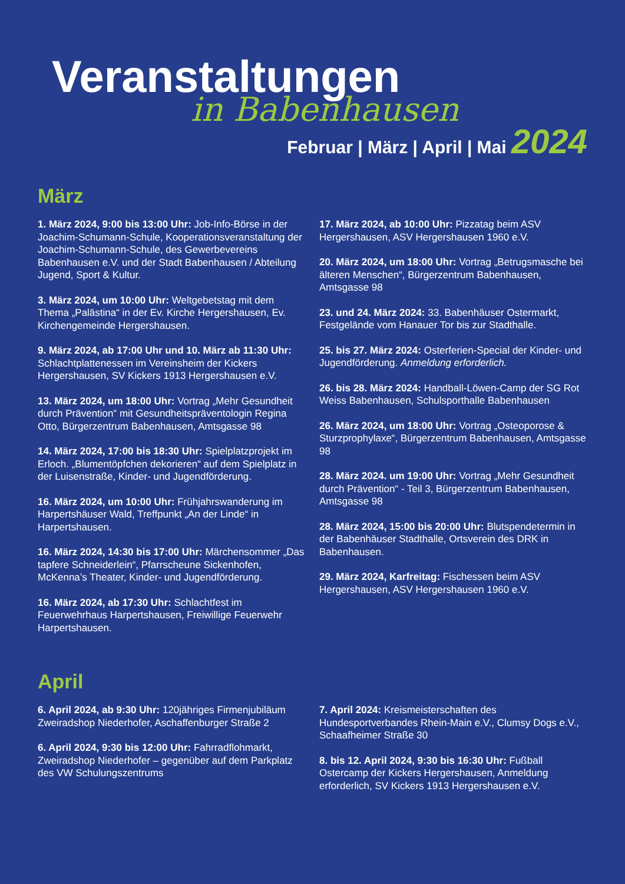Veranstaltungen
in Babenhausen
Februar | März | April | Mai 2024
März
1. März 2024, 9:00 bis 13:00 Uhr: Job-Info-Börse in der Joachim-Schumann-Schule, Kooperationsveranstaltung der Joachim-Schumann-Schule, des Gewerbevereins Babenhausen e.V. und der Stadt Babenhausen / Abteilung Jugend, Sport & Kultur.
3. März 2024, um 10:00 Uhr: Weltgebetstag mit dem Thema „Palästina“ in der Ev. Kirche Hergershausen, Ev. Kirchengemeinde Hergershausen.
9. März 2024, ab 17:00 Uhr und 10. März ab 11:30 Uhr: Schlachtplattenessen im Vereinsheim der Kickers Hergershausen, SV Kickers 1913 Hergershausen e.V.
13. März 2024, um 18:00 Uhr: Vortrag „Mehr Gesundheit durch Prävention“ mit Gesundheitspräventologin Regina Otto, Bürgerzentrum Babenhausen, Amtsgasse 98
14. März 2024, 17:00 bis 18:30 Uhr: Spielplatzprojekt im Erloch. „Blumentöpfchen dekorieren“ auf dem Spielplatz in der Luisenstraße, Kinder- und Jugendförderung.
16. März 2024, um 10:00 Uhr: Frühjahrswanderung im Harpertshäuser Wald, Treffpunkt „An der Linde“ in Harpertshausen.
16. März 2024, 14:30 bis 17:00 Uhr: Märchensommer „Das tapfere Schneiderlein“, Pfarrscheune Sickenhofen, McKenna’s Theater, Kinder- und Jugendförderung.
16. März 2024, ab 17:30 Uhr: Schlachtfest im Feuerwehrhaus Harpertshausen, Freiwillige Feuerwehr Harpertshausen.
17. März 2024, ab 10:00 Uhr: Pizzatag beim ASV Hergershausen, ASV Hergershausen 1960 e.V.
20. März 2024, um 18:00 Uhr: Vortrag „Betrugsmasche bei älteren Menschen“, Bürgerzentrum Babenhausen, Amtsgasse 98
23. und 24. März 2024: 33. Babenhäuser Ostermarkt, Festgelände vom Hanauer Tor bis zur Stadthalle.
25. bis 27. März 2024: Osterferien-Special der Kinder- und Jugendförderung. Anmeldung erforderlich.
26. bis 28. März 2024: Handball-Löwen-Camp der SG Rot Weiss Babenhausen, Schulsporthalle Babenhausen
26. März 2024, um 18:00 Uhr: Vortrag „Osteoporose & Sturzprophylaxe“, Bürgerzentrum Babenhausen, Amtsgasse 98
28. März 2024. um 19:00 Uhr: Vortrag „Mehr Gesundheit durch Prävention“ - Teil 3, Bürgerzentrum Babenhausen, Amtsgasse 98
28. März 2024, 15:00 bis 20:00 Uhr: Blutspendetermin in der Babenhäuser Stadthalle, Ortsverein des DRK in Babenhausen.
29. März 2024, Karfreitag: Fischessen beim ASV Hergershausen, ASV Hergershausen 1960 e.V.
April
6. April 2024, ab 9:30 Uhr: 120jähriges Firmenjubiläum Zweiradshop Niederhofer, Aschaffenburger Straße 2
6. April 2024, 9:30 bis 12:00 Uhr: Fahrradflohmarkt, Zweiradshop Niederhofer – gegenüber auf dem Parkplatz des VW Schulungszentrums
7. April 2024: Kreismeisterschaften des Hundesportverbandes Rhein-Main e.V., Clumsy Dogs e.V., Schaafheimer Straße 30
8. bis 12. April 2024, 9:30 bis 16:30 Uhr: Fußball Ostercamp der Kickers Hergershausen, Anmeldung erforderlich, SV Kickers 1913 Hergershausen e.V.